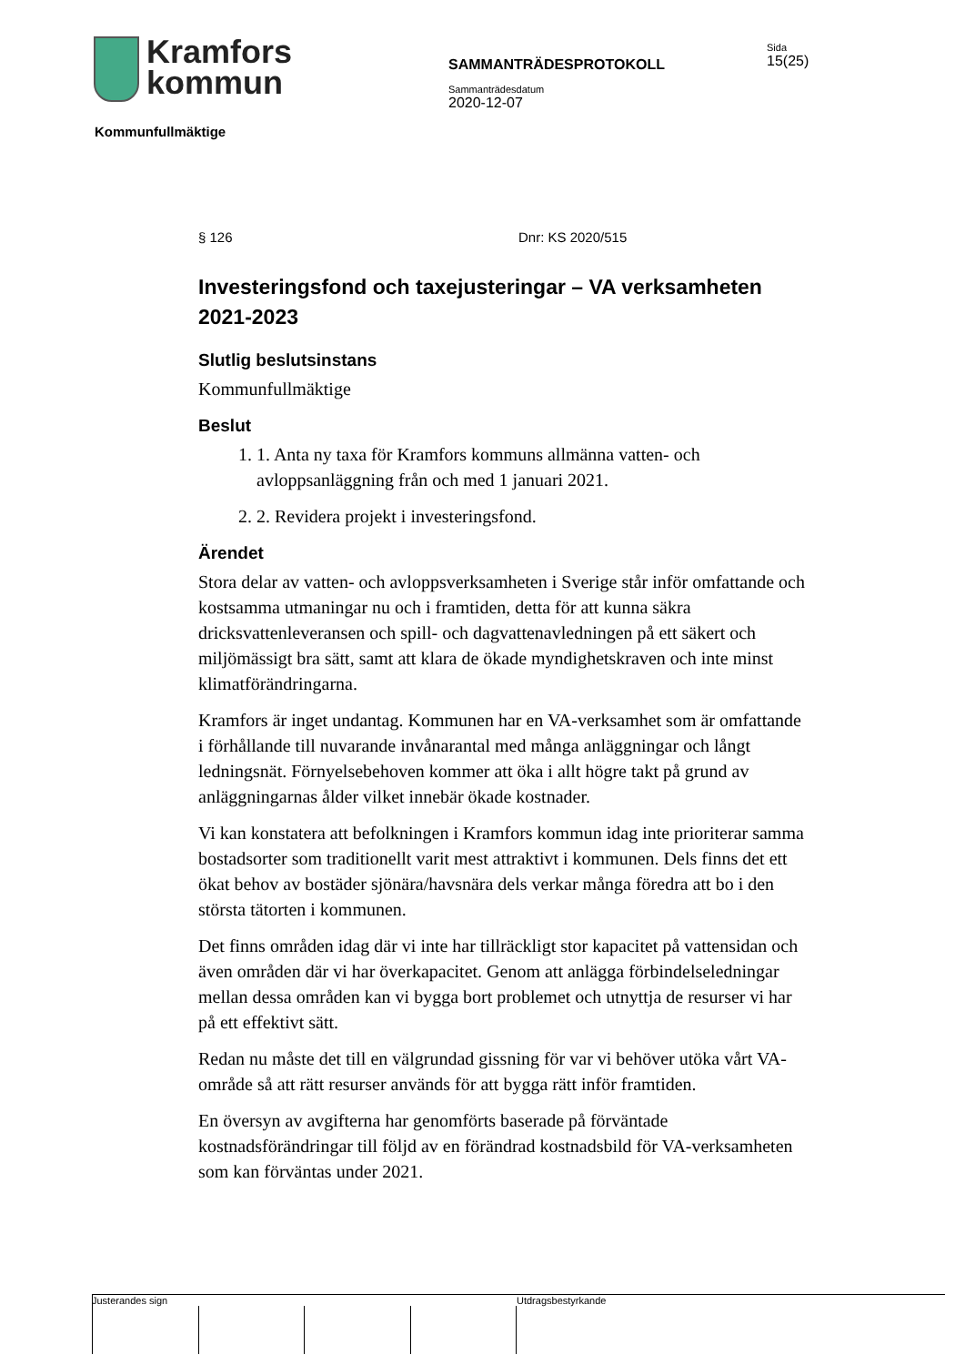Kramfors
kommun
SAMMANTRÄDESPROTOKOLL
Sammanträdesdatum
2020-12-07
Sida
15(25)
Kommunfullmäktige
§ 126 Dnr: KS 2020/515
Investeringsfond och taxejusteringar – VA verksamheten 2021-2023
Slutlig beslutsinstans
Kommunfullmäktige
Beslut
1. 1. Anta ny taxa för Kramfors kommuns allmänna vatten- och avloppsanläggning från och med 1 januari 2021.
2. 2. Revidera projekt i investeringsfond.
Ärendet
Stora delar av vatten- och avloppsverksamheten i Sverige står inför omfattande och kostsamma utmaningar nu och i framtiden, detta för att kunna säkra dricksvattenleveransen och spill- och dagvattenavledningen på ett säkert och miljömässigt bra sätt, samt att klara de ökade myndighetskraven och inte minst klimatförändringarna.
Kramfors är inget undantag. Kommunen har en VA-verksamhet som är omfattande i förhållande till nuvarande invånarantal med många anläggningar och långt ledningsnät. Förnyelsebehoven kommer att öka i allt högre takt på grund av anläggningarnas ålder vilket innebär ökade kostnader.
Vi kan konstatera att befolkningen i Kramfors kommun idag inte prioriterar samma bostadsorter som traditionellt varit mest attraktivt i kommunen. Dels finns det ett ökat behov av bostäder sjönära/havsnära dels verkar många föredra att bo i den största tätorten i kommunen.
Det finns områden idag där vi inte har tillräckligt stor kapacitet på vattensidan och även områden där vi har överkapacitet. Genom att anlägga förbindelseledningar mellan dessa områden kan vi bygga bort problemet och utnyttja de resurser vi har på ett effektivt sätt.
Redan nu måste det till en välgrundad gissning för var vi behöver utöka vårt VA-område så att rätt resurser används för att bygga rätt inför framtiden.
En översyn av avgifterna har genomförts baserade på förväntade kostnadsförändringar till följd av en förändrad kostnadsbild för VA-verksamheten som kan förväntas under 2021.
Justerandes sign Utdragsbestyrkande